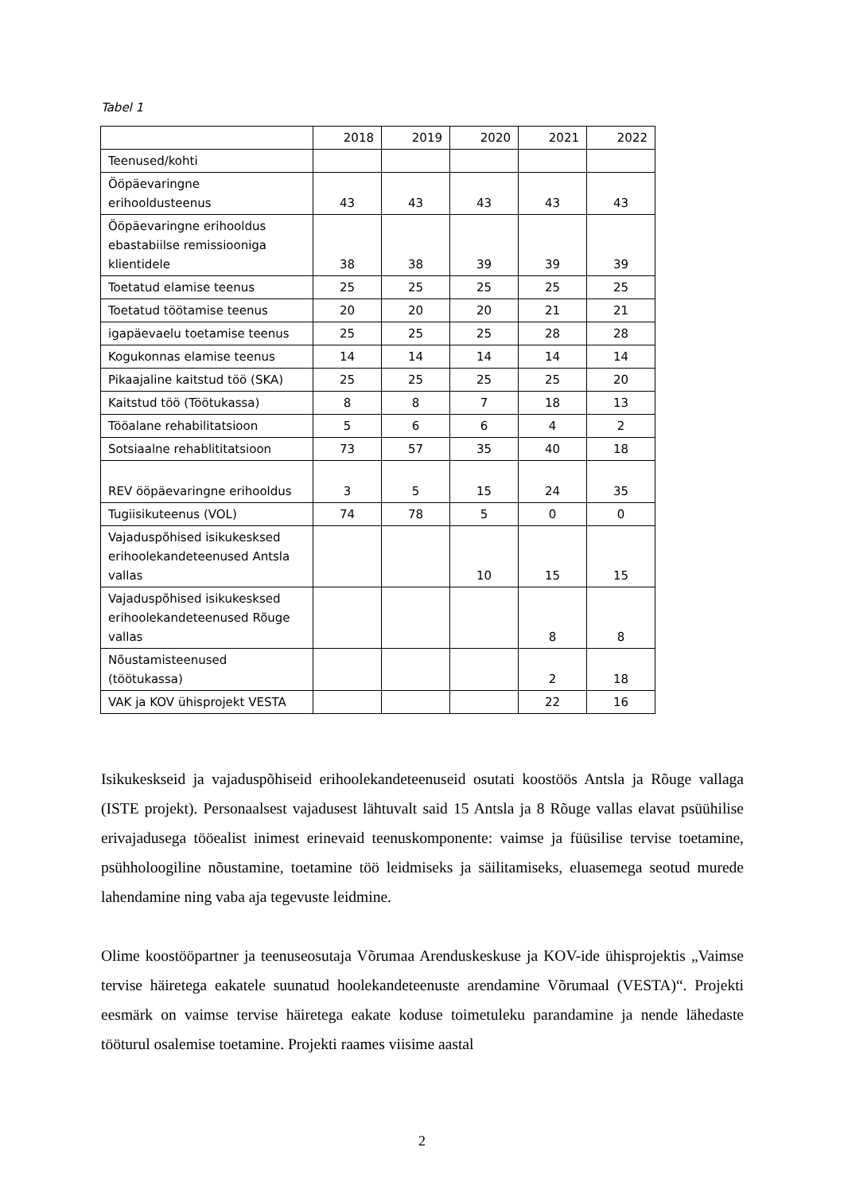Tabel 1
| | 2018 | 2019 | 2020 | 2021 | 2022 |
| Teenused/kohti | | | | | |
| Ööpäevaringne erihooldusteenus | 43 | 43 | 43 | 43 | 43 |
| Ööpäevaringne erihooldus ebastabiilse remissiooniga klientidele | 38 | 38 | 39 | 39 | 39 |
| Toetatud elamise teenus | 25 | 25 | 25 | 25 | 25 |
| Toetatud töötamise teenus | 20 | 20 | 20 | 21 | 21 |
| igapäevaelu toetamise teenus | 25 | 25 | 25 | 28 | 28 |
| Kogukonnas elamise teenus | 14 | 14 | 14 | 14 | 14 |
| Pikaajaline kaitstud töö (SKA) | 25 | 25 | 25 | 25 | 20 |
| Kaitstud töö (Töötukassa) | 8 | 8 | 7 | 18 | 13 |
| Tööalane rehabilitatsioon | 5 | 6 | 6 | 4 | 2 |
| Sotsiaalne rehablititatsioon | 73 | 57 | 35 | 40 | 18 |
| REV ööpäevaringne erihooldus | 3 | 5 | 15 | 24 | 35 |
| Tugiisikuteenus (VOL) | 74 | 78 | 5 | 0 | 0 |
| Vajaduspõhised isikukesksed erihoolekandeteenused Antsla vallas | | | 10 | 15 | 15 |
| Vajaduspõhised isikukesksed erihoolekandeteenused Rõuge vallas | | | | 8 | 8 |
| Nõustamisteenused (töötukassa) | | | | 2 | 18 |
| VAK ja KOV ühisprojekt VESTA | | | | 22 | 16 |
Isikukeskseid ja vajaduspõhiseid erihoolekandeteenuseid osutati koostöös Antsla ja Rõuge vallaga (ISTE projekt). Personaalsest vajadusest lähtuvalt said 15 Antsla ja 8 Rõuge vallas elavat psüühilise erivajadusega tööealist inimest erinevaid teenuskomponente: vaimse ja füüsilise tervise toetamine, psühholoogiline nõustamine, toetamine töö leidmiseks ja säilitamiseks, eluasemega seotud murede lahendamine ning vaba aja tegevuste leidmine.
Olime koostööpartner ja teenuseosutaja Võrumaa Arenduskeskuse ja KOV-ide ühisprojektis „Vaimse tervise häiretega eakatele suunatud hoolekandeteenuste arendamine Võrumaal (VESTA)“. Projekti eesmärk on vaimse tervise häiretega eakate koduse toimetuleku parandamine ja nende lähedaste tööturul osalemise toetamine. Projekti raames viisime aastal
2